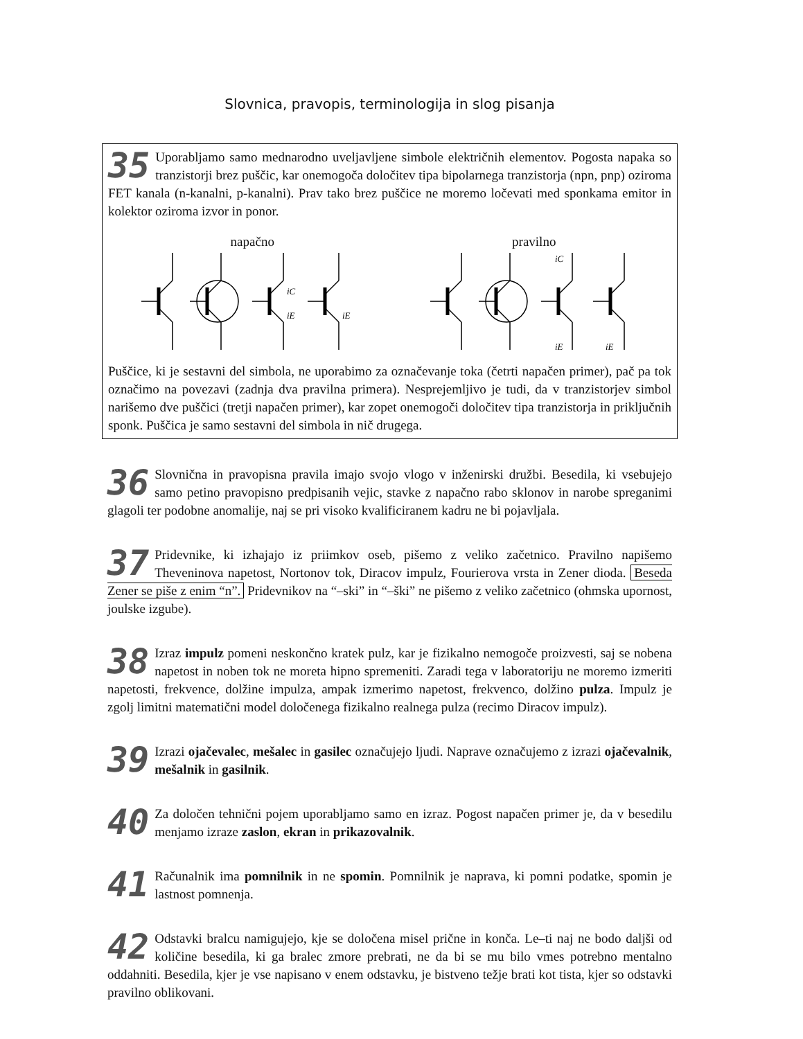Slovnica, pravopis, terminologija in slog pisanja
35 Uporabljamo samo mednarodno uveljavljene simbole električnih elementov. Pogosta napaka so tranzistorji brez puščic, kar onemogoča določitev tipa bipolarnega tranzistorja (npn, pnp) oziroma FET kanala (n-kanalni, p-kanalni). Prav tako brez puščice ne moremo ločevati med sponkama emitor in kolektor oziroma izvor in ponor.
napačno
iC
iE
iE
pravilno
iC
iE
iE
Puščice, ki je sestavni del simbola, ne uporabimo za označevanje toka (četrti napačen primer), pač pa tok označimo na povezavi (zadnja dva pravilna primera). Nesprejemljivo je tudi, da v tranzistorjev simbol narišemo dve puščici (tretji napačen primer), kar zopet onemogoči določitev tipa tranzistorja in priključnih sponk. Puščica je samo sestavni del simbola in nič drugega.
36 Slovnična in pravopisna pravila imajo svojo vlogo v inženirski družbi. Besedila, ki vsebujejo samo petino pravopisno predpisanih vejic, stavke z napačno rabo sklonov in narobe spreganimi glagoli ter podobne anomalije, naj se pri visoko kvalificiranem kadru ne bi pojavljala.
37 Pridevnike, ki izhajajo iz priimkov oseb, pišemo z veliko začetnico. Pravilno napišemo Theveninova napetost, Nortonov tok, Diracov impulz, Fourierova vrsta in Zener dioda. Beseda Zener se piše z enim “n”. Pridevnikov na “–ski” in “–ški” ne pišemo z veliko začetnico (ohmska upornost, joulske izgube).
38 Izraz impulz pomeni neskončno kratek pulz, kar je fizikalno nemogoče proizvesti, saj se nobena napetost in noben tok ne moreta hipno spremeniti. Zaradi tega v laboratoriju ne moremo izmeriti napetosti, frekvence, dolžine impulza, ampak izmerimo napetost, frekvenco, dolžino pulza. Impulz je zgolj limitni matematični model določenega fizikalno realnega pulza (recimo Diracov impulz).
39 Izrazi ojačevalec, mešalec in gasilec označujejo ljudi. Naprave označujemo z izrazi ojačevalnik, mešalnik in gasilnik.
40 Za določen tehnični pojem uporabljamo samo en izraz. Pogost napačen primer je, da v besedilu menjamo izraze zaslon, ekran in prikazovalnik.
41 Računalnik ima pomnilnik in ne spomin. Pomnilnik je naprava, ki pomni podatke, spomin je lastnost pomnenja.
42 Odstavki bralcu namigujejo, kje se določena misel prične in konča. Le–ti naj ne bodo daljši od količine besedila, ki ga bralec zmore prebrati, ne da bi se mu bilo vmes potrebno mentalno oddahniti. Besedila, kjer je vse napisano v enem odstavku, je bistveno težje brati kot tista, kjer so odstavki pravilno oblikovani.